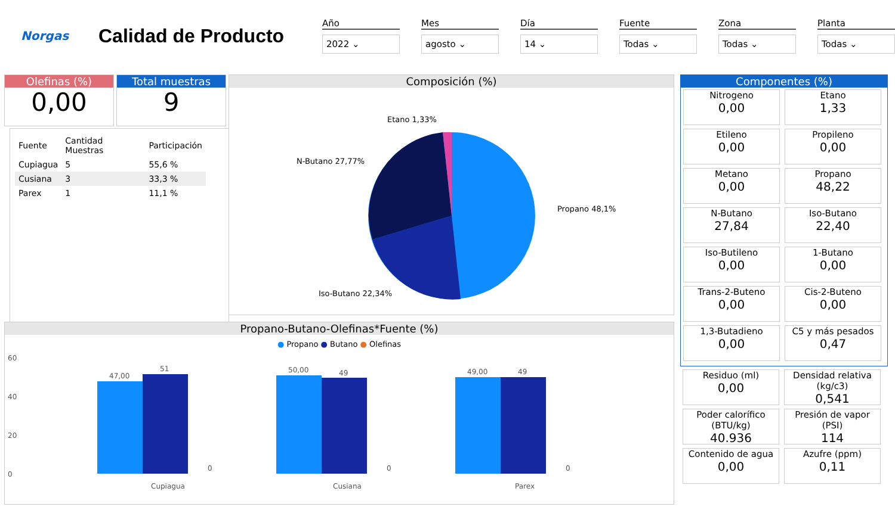Norgas
Calidad de Producto
Año
2022 ⌄
Mes
agosto ⌄
Día
14 ⌄
Fuente
Todas ⌄
Zona
Todas ⌄
Planta
Todas ⌄
Olefinas (%)
0,00
Total muestras
9
| Fuente | Cantidad Muestras | Participación |
| --- | --- | --- |
| Cupiagua | 5 | 55,6 % |
| Cusiana | 3 | 33,3 % |
| Parex | 1 | 11,1 % |
Composición (%)
Etano 1,33%
N-Butano 27,77%
Propano 48,1%
Iso-Butano 22,34%
Componentes (%)
Nitrogeno
0,00
Etano
1,33
Etileno
0,00
Propileno
0,00
Metano
0,00
Propano
48,22
N-Butano
27,84
Iso-Butano
22,40
Iso-Butileno
0,00
1-Butano
0,00
Trans-2-Buteno
0,00
Cis-2-Buteno
0,00
1,3-Butadieno
0,00
C5 y más pesados
0,47
Residuo (ml)
0,00
Densidad relativa (kg/c3)
0,541
Poder calorífico (BTU/kg)
40.936
Presión de vapor (PSI)
114
Contenido de agua
0,00
Azufre (ppm)
0,11
Propano-Butano-Olefinas*Fuente (%)
● Propano ● Butano ● Olefinas
60
40
20
0
47,00
51
0
Cupiagua
50,00
49
0
Cusiana
49,00
49
0
Parex